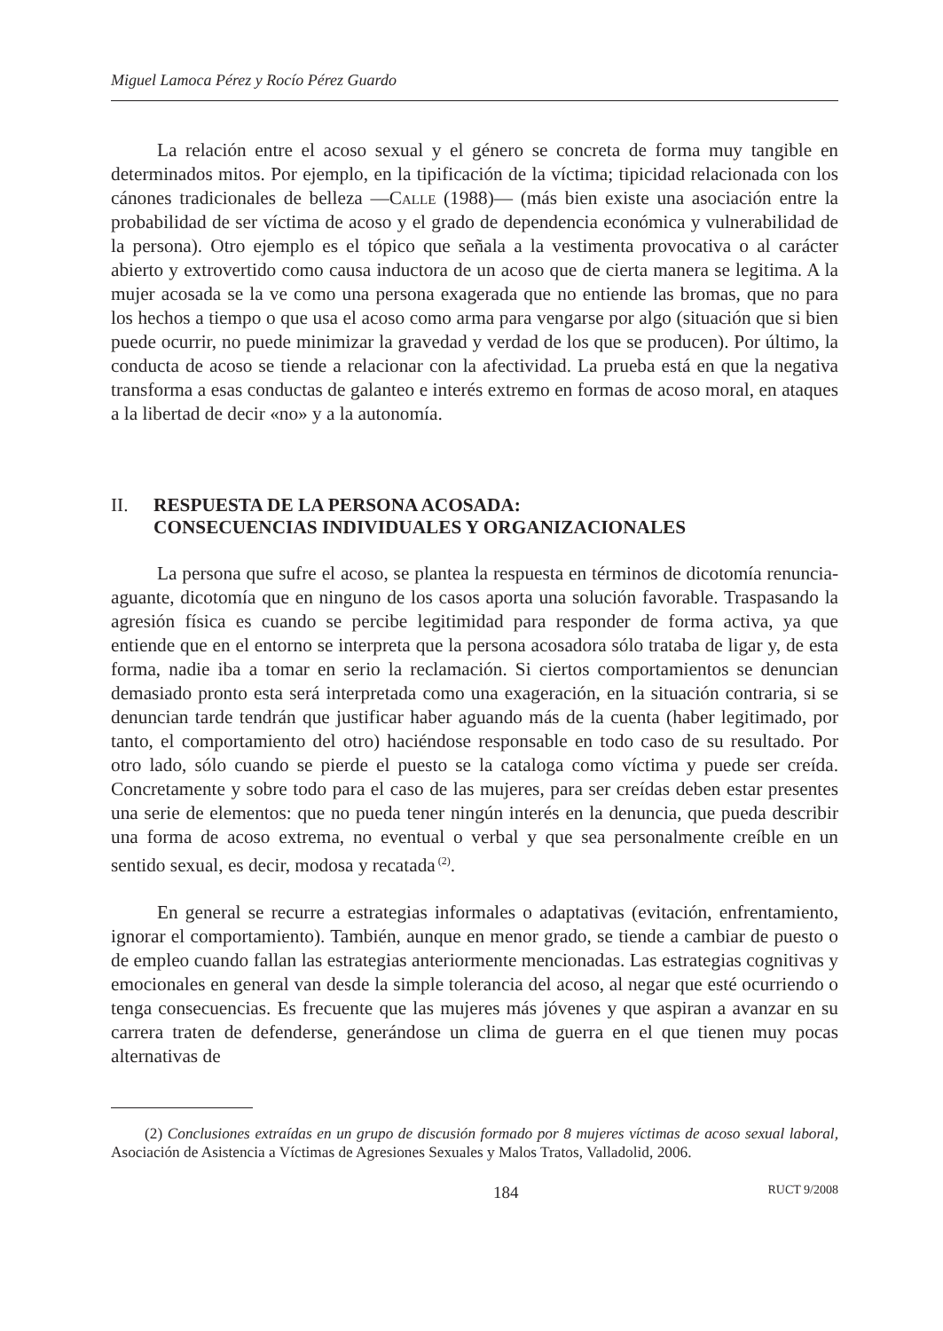Miguel Lamoca Pérez y Rocío Pérez Guardo
La relación entre el acoso sexual y el género se concreta de forma muy tangible en determinados mitos. Por ejemplo, en la tipificación de la víctima; tipicidad relacionada con los cánones tradicionales de belleza —Calle (1988)— (más bien existe una asociación entre la probabilidad de ser víctima de acoso y el grado de dependencia económica y vulnerabilidad de la persona). Otro ejemplo es el tópico que señala a la vestimenta provocativa o al carácter abierto y extrovertido como causa inductora de un acoso que de cierta manera se legitima. A la mujer acosada se la ve como una persona exagerada que no entiende las bromas, que no para los hechos a tiempo o que usa el acoso como arma para vengarse por algo (situación que si bien puede ocurrir, no puede minimizar la gravedad y verdad de los que se producen). Por último, la conducta de acoso se tiende a relacionar con la afectividad. La prueba está en que la negativa transforma a esas conductas de galanteo e interés extremo en formas de acoso moral, en ataques a la libertad de decir «no» y a la autonomía.
II. RESPUESTA DE LA PERSONA ACOSADA:
CONSECUENCIAS INDIVIDUALES Y ORGANIZACIONALES
La persona que sufre el acoso, se plantea la respuesta en términos de dicotomía renuncia-aguante, dicotomía que en ninguno de los casos aporta una solución favorable. Traspasando la agresión física es cuando se percibe legitimidad para responder de forma activa, ya que entiende que en el entorno se interpreta que la persona acosadora sólo trataba de ligar y, de esta forma, nadie iba a tomar en serio la reclamación. Si ciertos comportamientos se denuncian demasiado pronto esta será interpretada como una exageración, en la situación contraria, si se denuncian tarde tendrán que justificar haber aguando más de la cuenta (haber legitimado, por tanto, el comportamiento del otro) haciéndose responsable en todo caso de su resultado. Por otro lado, sólo cuando se pierde el puesto se la cataloga como víctima y puede ser creída. Concretamente y sobre todo para el caso de las mujeres, para ser creídas deben estar presentes una serie de elementos: que no pueda tener ningún interés en la denuncia, que pueda describir una forma de acoso extrema, no eventual o verbal y que sea personalmente creíble en un sentido sexual, es decir, modosa y recatada<sup>(2)</sup>.
En general se recurre a estrategias informales o adaptativas (evitación, enfrentamiento, ignorar el comportamiento). También, aunque en menor grado, se tiende a cambiar de puesto o de empleo cuando fallan las estrategias anteriormente mencionadas. Las estrategias cognitivas y emocionales en general van desde la simple tolerancia del acoso, al negar que esté ocurriendo o tenga consecuencias. Es frecuente que las mujeres más jóvenes y que aspiran a avanzar en su carrera traten de defenderse, generándose un clima de guerra en el que tienen muy pocas alternativas de
(2) Conclusiones extraídas en un grupo de discusión formado por 8 mujeres víctimas de acoso sexual laboral, Asociación de Asistencia a Víctimas de Agresiones Sexuales y Malos Tratos, Valladolid, 2006.
184 RUCT 9/2008